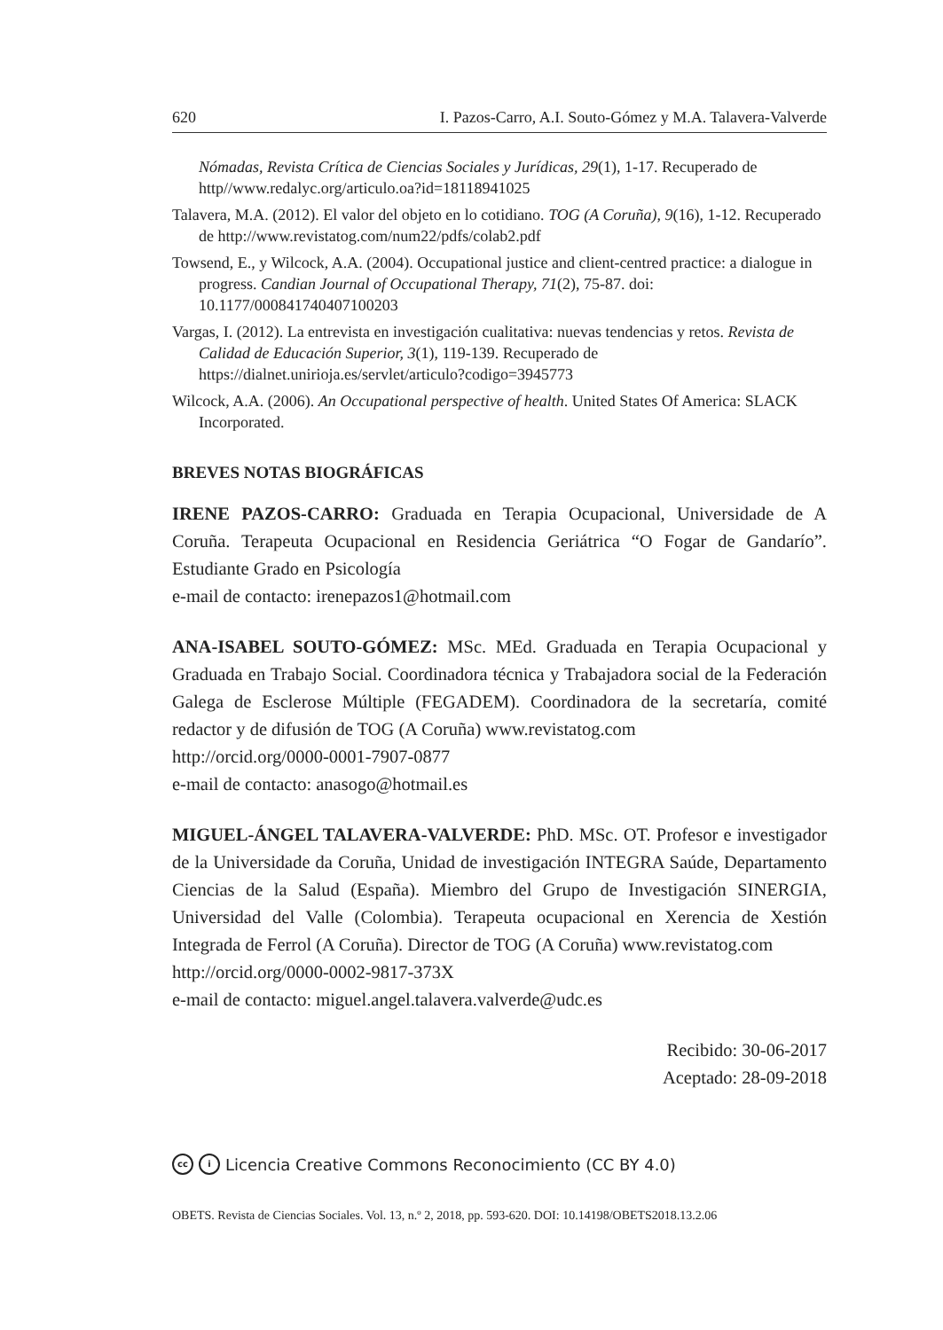620 I. Pazos-Carro, A.I. Souto-Gómez y M.A. Talavera-Valverde
Nómadas, Revista Crítica de Ciencias Sociales y Jurídicas, 29(1), 1-17. Recuperado de http//www.redalyc.org/articulo.oa?id=18118941025
Talavera, M.A. (2012). El valor del objeto en lo cotidiano. TOG (A Coruña), 9(16), 1-12. Recuperado de http://www.revistatog.com/num22/pdfs/colab2.pdf
Towsend, E., y Wilcock, A.A. (2004). Occupational justice and client-centred practice: a dialogue in progress. Candian Journal of Occupational Therapy, 71(2), 75-87. doi: 10.1177/000841740407100203
Vargas, I. (2012). La entrevista en investigación cualitativa: nuevas tendencias y retos. Revista de Calidad de Educación Superior, 3(1), 119-139. Recuperado de https://dialnet.unirioja.es/servlet/articulo?codigo=3945773
Wilcock, A.A. (2006). An Occupational perspective of health. United States Of America: SLACK Incorporated.
BREVES NOTAS BIOGRÁFICAS
IRENE PAZOS-CARRO: Graduada en Terapia Ocupacional, Universidade de A Coruña. Terapeuta Ocupacional en Residencia Geriátrica “O Fogar de Gandarío”. Estudiante Grado en Psicología
e-mail de contacto: irenepazos1@hotmail.com
ANA-ISABEL SOUTO-GÓMEZ: MSc. MEd. Graduada en Terapia Ocupacional y Graduada en Trabajo Social. Coordinadora técnica y Trabajadora social de la Federación Galega de Esclerose Múltiple (FEGADEM). Coordinadora de la secretaría, comité redactor y de difusión de TOG (A Coruña) www.revistatog.com
http://orcid.org/0000-0001-7907-0877
e-mail de contacto: anasogo@hotmail.es
MIGUEL-ÁNGEL TALAVERA-VALVERDE: PhD. MSc. OT. Profesor e investigador de la Universidade da Coruña, Unidad de investigación INTEGRA Saúde, Departamento Ciencias de la Salud (España). Miembro del Grupo de Investigación SINERGIA, Universidad del Valle (Colombia). Terapeuta ocupacional en Xerencia de Xestión Integrada de Ferrol (A Coruña). Director de TOG (A Coruña) www.revistatog.com
http://orcid.org/0000-0002-9817-373X
e-mail de contacto: miguel.angel.talavera.valverde@udc.es
Recibido: 30-06-2017
Aceptado: 28-09-2018
cc i Licencia Creative Commons Reconocimiento (CC BY 4.0)
OBETS. Revista de Ciencias Sociales. Vol. 13, n.º 2, 2018, pp. 593-620. DOI: 10.14198/OBETS2018.13.2.06